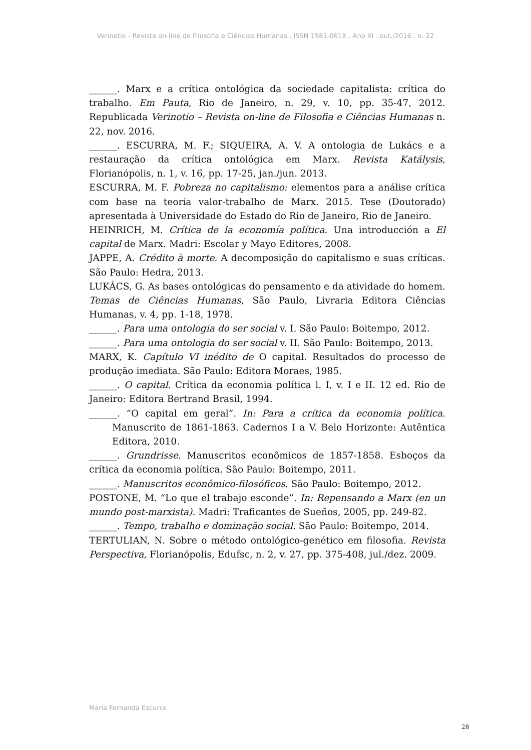Verinotio - Revista on-line de Filosofia e Ciências Humanas . ISSN 1981-061X . Ano XI . out./2016 . n. 22
______. Marx e a crítica ontológica da sociedade capitalista: crítica do trabalho. Em Pauta, Rio de Janeiro, n. 29, v. 10, pp. 35-47, 2012. Republicada Verinotio – Revista on-line de Filosofia e Ciências Humanas n. 22, nov. 2016.
______. ESCURRA, M. F.; SIQUEIRA, A. V. A ontologia de Lukács e a restauração da crítica ontológica em Marx. Revista Katálysis, Florianópolis, n. 1, v. 16, pp. 17-25, jan./jun. 2013.
ESCURRA, M. F. Pobreza no capitalismo: elementos para a análise crítica com base na teoria valor-trabalho de Marx. 2015. Tese (Doutorado) apresentada à Universidade do Estado do Rio de Janeiro, Rio de Janeiro.
HEINRICH, M. Crítica de la economía política. Una introducción a El capital de Marx. Madri: Escolar y Mayo Editores, 2008.
JAPPE, A. Crédito à morte. A decomposição do capitalismo e suas críticas. São Paulo: Hedra, 2013.
LUKÁCS, G. As bases ontológicas do pensamento e da atividade do homem. Temas de Ciências Humanas, São Paulo, Livraria Editora Ciências Humanas, v. 4, pp. 1-18, 1978.
______. Para uma ontologia do ser social v. I. São Paulo: Boitempo, 2012.
______. Para uma ontologia do ser social v. II. São Paulo: Boitempo, 2013.
MARX, K. Capítulo VI inédito de O capital. Resultados do processo de produção imediata. São Paulo: Editora Moraes, 1985.
______. O capital. Crítica da economia política l. I, v. I e II. 12 ed. Rio de Janeiro: Editora Bertrand Brasil, 1994.
______. “O capital em geral”. In: Para a crítica da economia política. Manuscrito de 1861-1863. Cadernos I a V. Belo Horizonte: Autêntica Editora, 2010.
______. Grundrisse. Manuscritos econômicos de 1857-1858. Esboços da crítica da economia política. São Paulo: Boitempo, 2011.
______. Manuscritos econômico-filosóficos. São Paulo: Boitempo, 2012.
POSTONE, M. “Lo que el trabajo esconde”. In: Repensando a Marx (en un mundo post-marxista). Madri: Traficantes de Sueños, 2005, pp. 249-82.
______. Tempo, trabalho e dominação social. São Paulo: Boitempo, 2014.
TERTULIAN, N. Sobre o método ontológico-genético em filosofia. Revista Perspectiva, Florianópolis, Edufsc, n. 2, v. 27, pp. 375-408, jul./dez. 2009.
María Fernanda Escurra
28